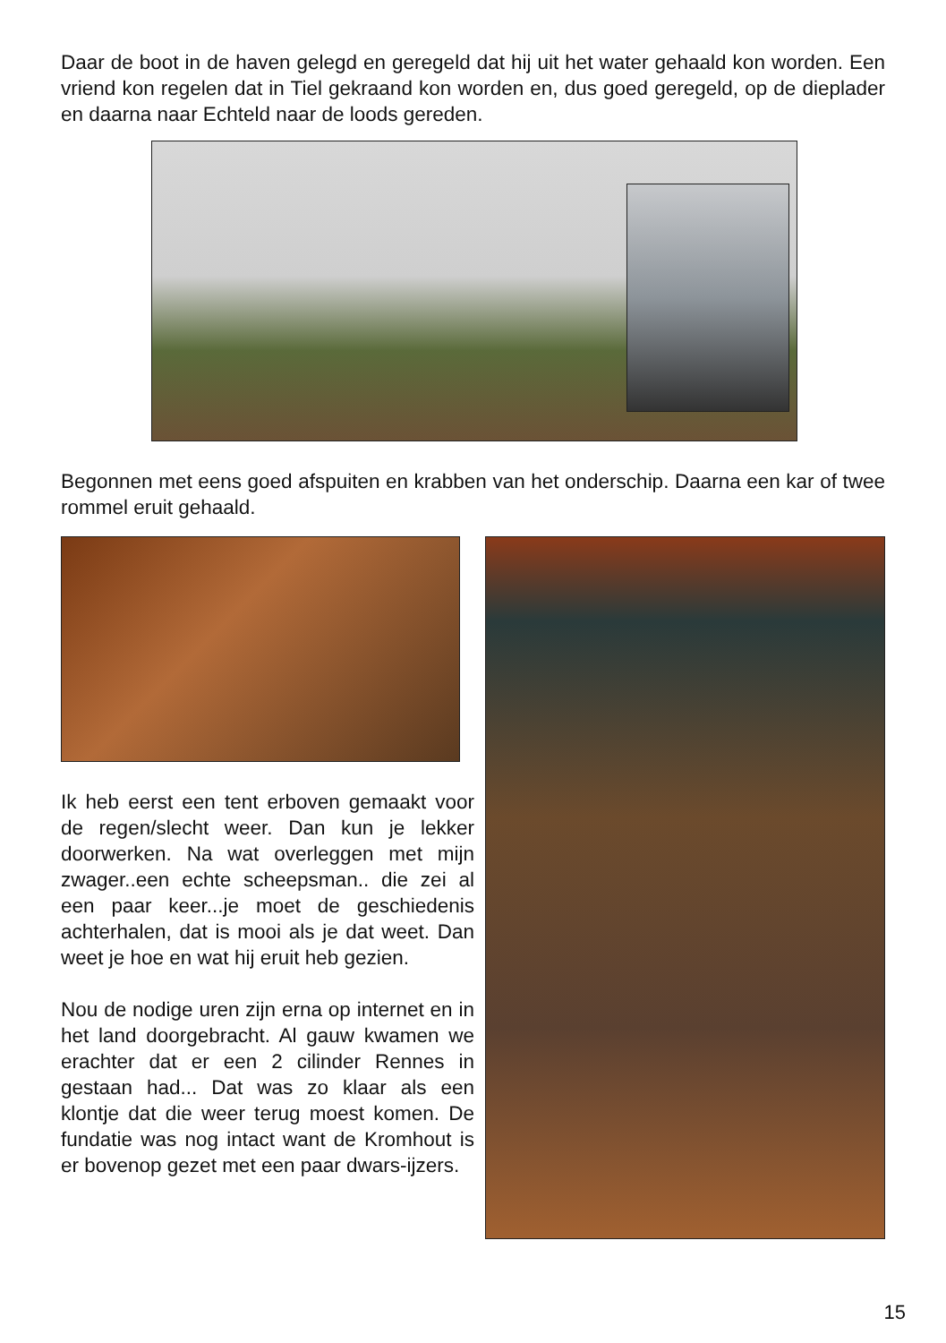Daar de boot in de haven gelegd en geregeld dat hij uit het water gehaald kon worden. Een vriend kon regelen dat in Tiel gekraand kon worden en, dus goed geregeld, op de dieplader en daarna naar Echteld naar de loods gereden.
Begonnen met eens goed afspuiten en krabben van het onderschip. Daarna een kar of twee rommel eruit gehaald.
Ik heb eerst een tent erboven gemaakt voor de regen/slecht weer. Dan kun je lekker doorwerken. Na wat overleggen met mijn zwager..een echte scheepsman.. die zei al een paar keer...je moet de geschiedenis achterhalen, dat is mooi als je dat weet. Dan weet je hoe en wat hij eruit heb gezien.
Nou de nodige uren zijn erna op internet en in het land doorgebracht. Al gauw kwamen we erachter dat er een 2 cilinder Rennes in gestaan had... Dat was zo klaar als een klontje dat die weer terug moest komen. De fundatie was nog intact want de Kromhout is er bovenop gezet met een paar dwars-ijzers.
15